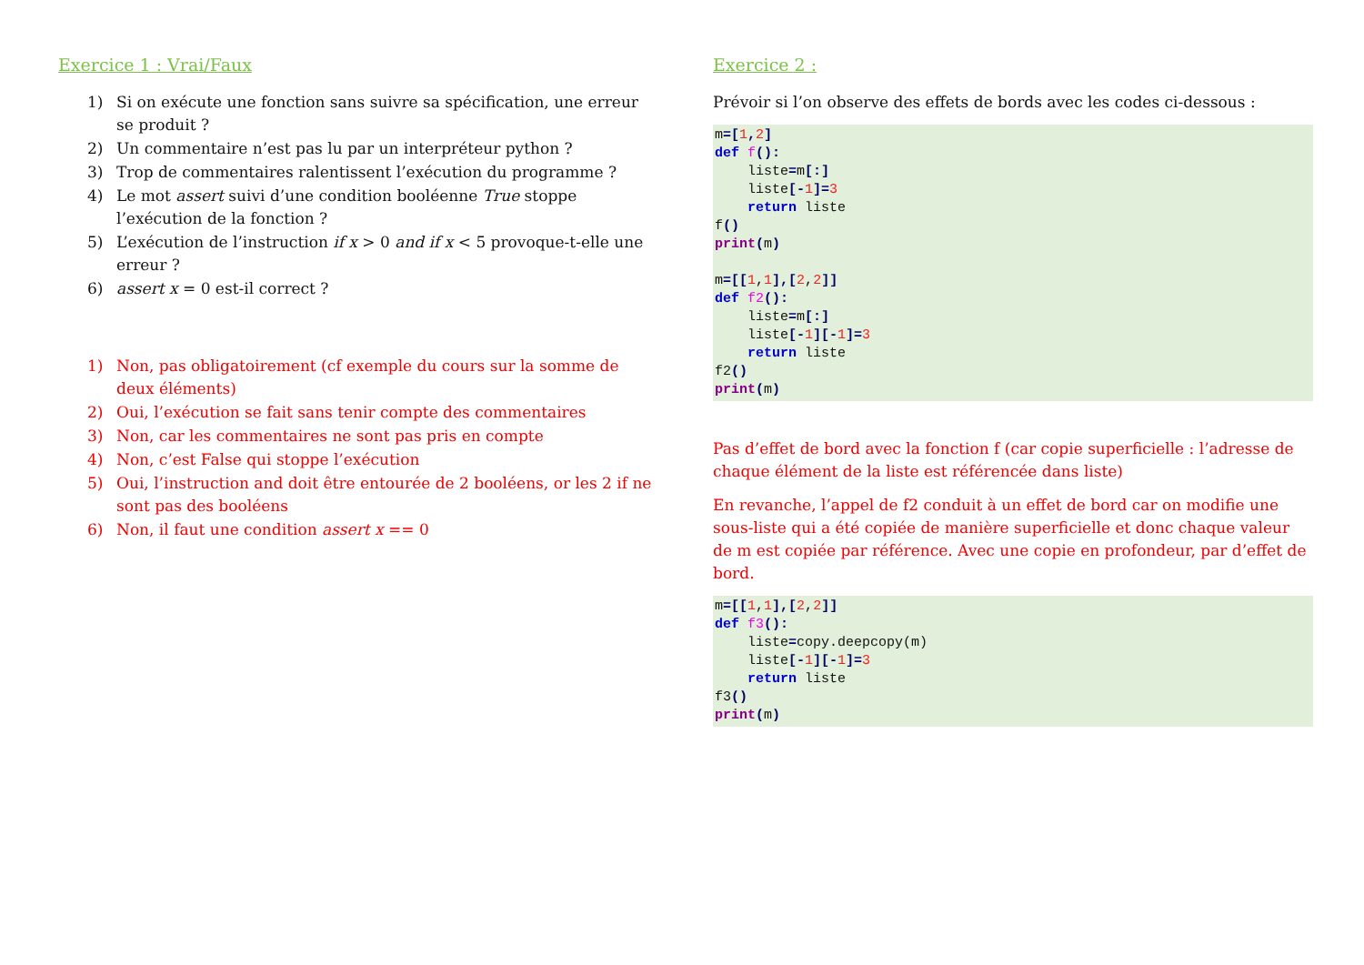Exercice 1 : Vrai/Faux
1) Si on exécute une fonction sans suivre sa spécification, une erreur se produit ?
2) Un commentaire n’est pas lu par un interpréteur python ?
3) Trop de commentaires ralentissent l’exécution du programme ?
4) Le mot assert suivi d’une condition booléenne True stoppe l’exécution de la fonction ?
5) L’exécution de l’instruction if x > 0 and if x < 5 provoque-t-elle une erreur ?
6) assert x = 0 est-il correct ?
1) Non, pas obligatoirement (cf exemple du cours sur la somme de deux éléments)
2) Oui, l’exécution se fait sans tenir compte des commentaires
3) Non, car les commentaires ne sont pas pris en compte
4) Non, c’est False qui stoppe l’exécution
5) Oui, l’instruction and doit être entourée de 2 booléens, or les 2 if ne sont pas des booléens
6) Non, il faut une condition assert x == 0
Exercice 2 :
Prévoir si l’on observe des effets de bords avec les codes ci-dessous :
m=[1, 2]
def f():
    liste=m[:]
    liste[-1]=3
    return liste
f()
print(m)

m=[[1,1],[2,2]]
def f2():
    liste=m[:]
    liste[-1][-1]=3
    return liste
f2()
print(m)
Pas d’effet de bord avec la fonction f (car copie superficielle : l’adresse de chaque élément de la liste est référencée dans liste)
En revanche, l’appel de f2 conduit à un effet de bord car on modifie une sous-liste qui a été copiée de manière superficielle et donc chaque valeur de m est copiée par référence. Avec une copie en profondeur, par d’effet de bord.
m=[[1,1],[2,2]]
def f3():
    liste=copy.deepcopy(m)
    liste[-1][-1]=3
    return liste
f3()
print(m)